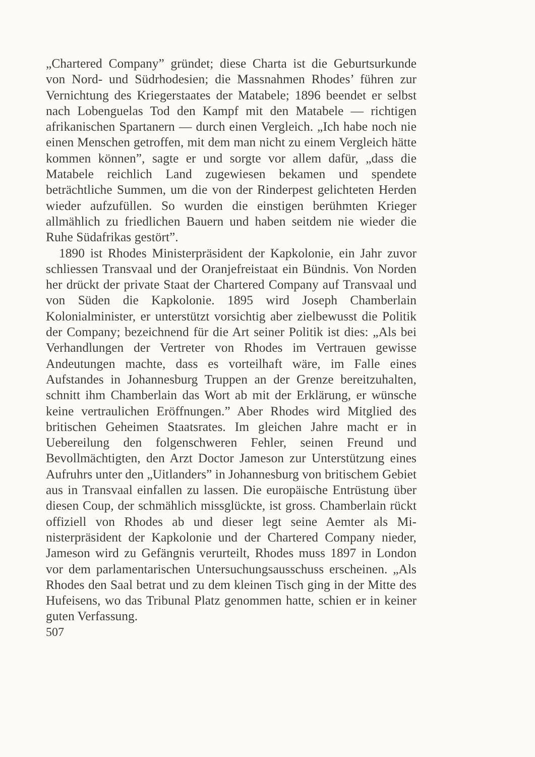„Chartered Company” gründet; diese Charta ist die Geburts­urkunde von Nord- und Südrhodesien; die Massnahmen Rhodes’ führen zur Vernichtung des Kriegerstaates der Matabele; 1896 beendet er selbst nach Lobenguelas Tod den Kampf mit den Matabele — richtigen afrikanischen Spartanern — durch einen Vergleich. „Ich habe noch nie einen Menschen getroffen, mit dem man nicht zu einem Vergleich hätte kommen können”, sagte er und sorgte vor allem dafür, „dass die Matabele reichlich Land zugewiesen bekamen und spendete beträchtliche Summen, um die von der Rinderpest gelichteten Herden wieder aufzufüllen. So wurden die einstigen berühmten Krieger allmählich zu fried­lichen Bauern und haben seitdem nie wieder die Ruhe Süd­afrikas gestört”.
1890 ist Rhodes Ministerpräsident der Kapkolonie, ein Jahr zuvor schliessen Transvaal und der Oranjefreistaat ein Bündnis. Von Norden her drückt der private Staat der Chartered Company auf Transvaal und von Süden die Kap­kolonie. 1895 wird Joseph Chamberlain Kolonialminister, er unterstützt vorsichtig aber zielbewusst die Politik der Com­pany; bezeichnend für die Art seiner Politik ist dies: „Als bei Verhandlungen der Vertreter von Rhodes im Vertrauen gewisse Andeutungen machte, dass es vorteilhaft wäre, im Falle eines Aufstandes in Johannesburg Truppen an der Grenze be­reitzuhalten, schnitt ihm Chamberlain das Wort ab mit der Er­klärung, er wünsche keine vertraulichen Eröffnungen.” Aber Rhodes wird Mitglied des britischen Geheimen Staatsrates. Im gleichen Jahre macht er in Uebereilung den folgenschweren Fehler, seinen Freund und Bevollmächtigten, den Arzt Doctor Jameson zur Unterstützung eines Aufruhrs unter den „Uitlan­ders” in Johannesburg von britischem Gebiet aus in Transvaal einfallen zu lassen. Die europäische Entrüstung über diesen Coup, der schmählich missglückte, ist gross. Chamberlain rückt offiziell von Rhodes ab und dieser legt seine Aemter als Mi­nisterpräsident der Kapkolonie und der Chartered Company nieder, Jameson wird zu Gefängnis verurteilt, Rhodes muss 1897 in London vor dem parlamentarischen Untersuchungsaus­schuss erscheinen. „Als Rhodes den Saal betrat und zu dem kleinen Tisch ging in der Mitte des Hufeisens, wo das Tribunal Platz genommen hatte, schien er in keiner guten Verfassung.
507